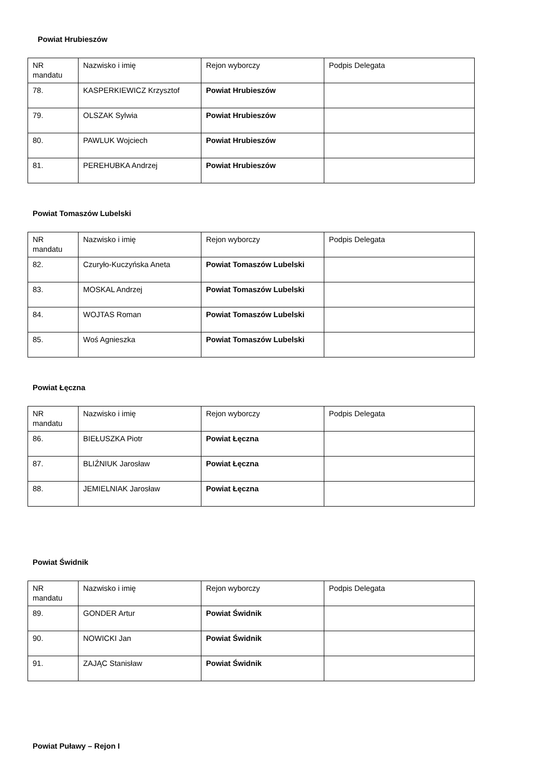Powiat Hrubieszów
| NR mandatu | Nazwisko i imię | Rejon wyborczy | Podpis Delegata |
| 78. | KASPERKIEWICZ Krzysztof | Powiat Hrubieszów | |
| 79. | OLSZAK Sylwia | Powiat Hrubieszów | |
| 80. | PAWLUK Wojciech | Powiat Hrubieszów | |
| 81. | PEREHUBKA Andrzej | Powiat Hrubieszów | |
Powiat Tomaszów Lubelski
| NR mandatu | Nazwisko i imię | Rejon wyborczy | Podpis Delegata |
| 82. | Czuryło-Kuczyńska Aneta | Powiat Tomaszów Lubelski | |
| 83. | MOSKAL Andrzej | Powiat Tomaszów Lubelski | |
| 84. | WOJTAS Roman | Powiat Tomaszów Lubelski | |
| 85. | Woś Agnieszka | Powiat Tomaszów Lubelski | |
Powiat Łęczna
| NR mandatu | Nazwisko i imię | Rejon wyborczy | Podpis Delegata |
| 86. | BIEŁUSZKA Piotr | Powiat Łęczna | |
| 87. | BLIŹNIUK Jarosław | Powiat Łęczna | |
| 88. | JEMIELNIAK Jarosław | Powiat Łęczna | |
Powiat Świdnik
| NR mandatu | Nazwisko i imię | Rejon wyborczy | Podpis Delegata |
| 89. | GONDER Artur | Powiat Świdnik | |
| 90. | NOWICKI Jan | Powiat Świdnik | |
| 91. | ZAJĄC Stanisław | Powiat Świdnik | |
Powiat Puławy – Rejon I